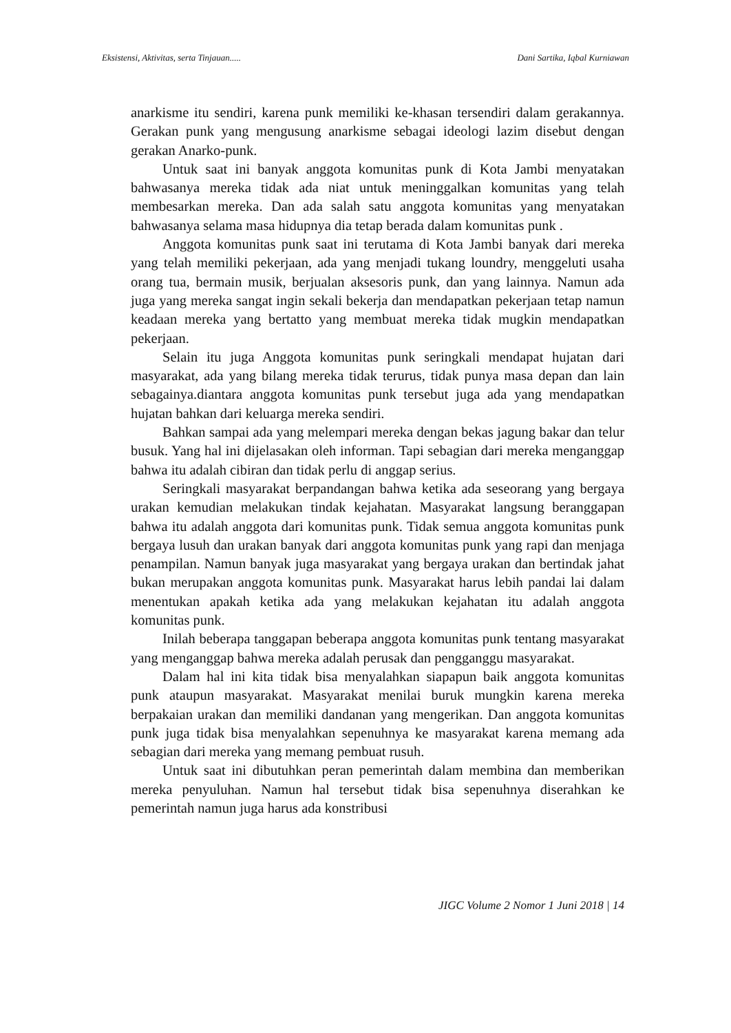Eksistensi, Aktivitas, serta Tinjauan..... Dani Sartika, Iqbal Kurniawan
anarkisme itu sendiri, karena punk memiliki ke-khasan tersendiri dalam gerakannya. Gerakan punk yang mengusung anarkisme sebagai ideologi lazim disebut dengan gerakan Anarko-punk.
Untuk saat ini banyak anggota komunitas punk di Kota Jambi menyatakan bahwasanya mereka tidak ada niat untuk meninggalkan komunitas yang telah membesarkan mereka. Dan ada salah satu anggota komunitas yang menyatakan bahwasanya selama masa hidupnya dia tetap berada dalam komunitas punk .
Anggota komunitas punk saat ini terutama di Kota Jambi banyak dari mereka yang telah memiliki pekerjaan, ada yang menjadi tukang loundry, menggeluti usaha orang tua, bermain musik, berjualan aksesoris punk, dan yang lainnya. Namun ada juga yang mereka sangat ingin sekali bekerja dan mendapatkan pekerjaan tetap namun keadaan mereka yang bertatto yang membuat mereka tidak mugkin mendapatkan pekerjaan.
Selain itu juga Anggota komunitas punk seringkali mendapat hujatan dari masyarakat, ada yang bilang mereka tidak terurus, tidak punya masa depan dan lain sebagainya.diantara anggota komunitas punk tersebut juga ada yang mendapatkan hujatan bahkan dari keluarga mereka sendiri.
Bahkan sampai ada yang melempari mereka dengan bekas jagung bakar dan telur busuk. Yang hal ini dijelasakan oleh informan. Tapi sebagian dari mereka menganggap bahwa itu adalah cibiran dan tidak perlu di anggap serius.
Seringkali masyarakat berpandangan bahwa ketika ada seseorang yang bergaya urakan kemudian melakukan tindak kejahatan. Masyarakat langsung beranggapan bahwa itu adalah anggota dari komunitas punk. Tidak semua anggota komunitas punk bergaya lusuh dan urakan banyak dari anggota komunitas punk yang rapi dan menjaga penampilan. Namun banyak juga masyarakat yang bergaya urakan dan bertindak jahat bukan merupakan anggota komunitas punk. Masyarakat harus lebih pandai lai dalam menentukan apakah ketika ada yang melakukan kejahatan itu adalah anggota komunitas punk.
Inilah beberapa tanggapan beberapa anggota komunitas punk tentang masyarakat yang menganggap bahwa mereka adalah perusak dan pengganggu masyarakat.
Dalam hal ini kita tidak bisa menyalahkan siapapun baik anggota komunitas punk ataupun masyarakat. Masyarakat menilai buruk mungkin karena mereka berpakaian urakan dan memiliki dandanan yang mengerikan. Dan anggota komunitas punk juga tidak bisa menyalahkan sepenuhnya ke masyarakat karena memang ada sebagian dari mereka yang memang pembuat rusuh.
Untuk saat ini dibutuhkan peran pemerintah dalam membina dan memberikan mereka penyuluhan. Namun hal tersebut tidak bisa sepenuhnya diserahkan ke pemerintah namun juga harus ada konstribusi
JIGC Volume 2 Nomor 1 Juni 2018 | 14